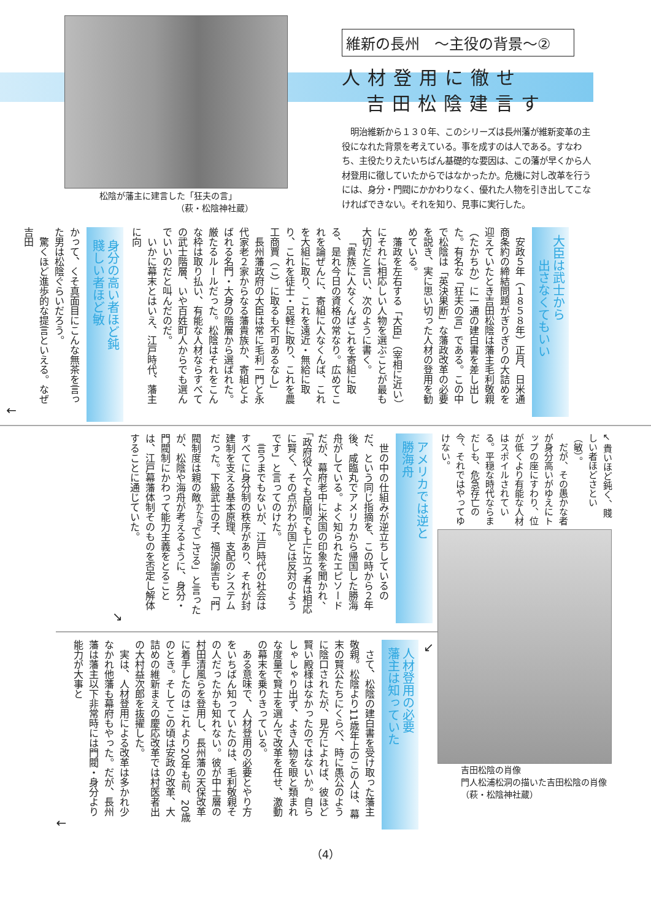松陰が藩主に建言した「狂夫の言」
（萩・松陰神社蔵）
維新の長州　～主役の背景～②
人材登用に徹せ
吉田松陰建言す
　明治維新から１３０年、このシリーズは長州藩が維新変革の主役になれた背景を考えている。事を成すのは人である。すなわち、主役たりえたいちばん基礎的な要因は、この藩が早くから人材登用に徹していたからではなかったか。危機に対し改革を行うには、身分・門閥にかかわりなく、優れた人物を引き出してこなければできない。それを知り、見事に実行した。
大臣は武士から
出さなくてもいい
安政５年（１８５８年）正月、日米通商条約の締結問題がぎりぎりの大詰めを迎えていたとき吉田松陰は藩主毛利敬親（たかちか）に一通の建白書を差し出した。有名な「狂夫の言」である。この中で松陰は「英決果断」な藩政改革の必要を説き、実に思い切った人材の登用を勧めている。
藩政を左右する「大臣」（宰相に近い）にそれに相応しい人物を選ぶことが最も大切だと言い、次のように書く。
「貴族に人なくんばこれを寄組に取る、是れ今日の資格の常なり。広めてこれを論ぜんに、寄組に人なくんば、これを大組に取り、これを遠近・無給に取り、これを徒士・足軽に取り、これを農工商賈（こ）に取るも不可あるなし」
長州藩政府の大臣は常に毛利一門と永代家老２家からなる藩貴族か、寄組とよばれる名門・大身の階層から選ばれた。厳たるルールだった。松陰はそれをこんな枠は取り払い、有能な人材ならすべての武士階層、いや百姓町人からでも選んでいいのだと叫んだのだ。
いかに幕末とはいえ、江戸時代、藩主に向
身分の高い者ほど鈍
賤しい者ほど敏
かって、くそ真面目にこんな無茶を言った男は松陰ぐらいだろう。
驚くほど進歩的な提言といえる。なぜ吉田
←
↙ 貴いほど鈍く、賤しい者ほどさとい（敏）。
だが、その愚かな者が身分高いがゆえにトップの座にすわり、位が低くより有能な人材はスポイルされている。平穏な時代ならまだしも、危急存亡の今、それではやってゆけない。
吉田松陰の肖像
門人松浦松洞の描いた吉田松陰の肖像（萩・松陰神社蔵）
アメリカでは逆と
勝海舟
世の中の仕組みが逆立ちしているのだ、という同じ指摘を、この時から２年後、咸臨丸でアメリカから帰国した勝海舟がしている。よく知られたエピソードだが、幕府老中に米国の印象を聞かれ、「政府役人でも民間でも上に立つ者は相応に賢く、その点がわが国とは反対のようです」と言ってのけた。
言うまでもないが、江戸時代の社会はすべてに身分制の秩序があり、それが封建制を支える基本原理、支配のシステムだった。下級武士の子、福沢諭吉も「門閥制度は親の敵<sup>かたき</sup>でござる」と言ったが、松陰や海舟が考えるように、身分・門閥制にかわって能力主義をとることは、江戸幕藩体制そのものを否定し解体することに通じていた。
↘
↙
人材登用の必要
藩主は知っていた
さて、松陰の建白書を受け取った藩主敬親。松陰より11歳年上のこの人は、幕末の賢公たちにくらべ、時に愚公のように陰口されたが、見方によれば、彼ほど賢い殿様はなかったのではないか。自らしゃしゃり出ず、よき人物を眼と類まれな度量で賢士を選んで改革を任せ、激動の幕末を乗りきっている。
ある意味で、人材登用の必要とやり方をいちばん知っていたのは、毛利敬親その人だったかも知れない。彼が中士層の村田清風らを登用し、長州藩の天保改革に着手したのはこれより20年も前、20歳のとき。そしてこの頃は安政の改革、大詰めの維新まえの慶応改革では村医者出の大村益次郎を抜擢した。
実は、人材登用による改革は多かれ少なかれ他藩も幕府もやった。だが、長州藩は藩主以下非常時には門閥・身分より能力が大事と
←
（4）